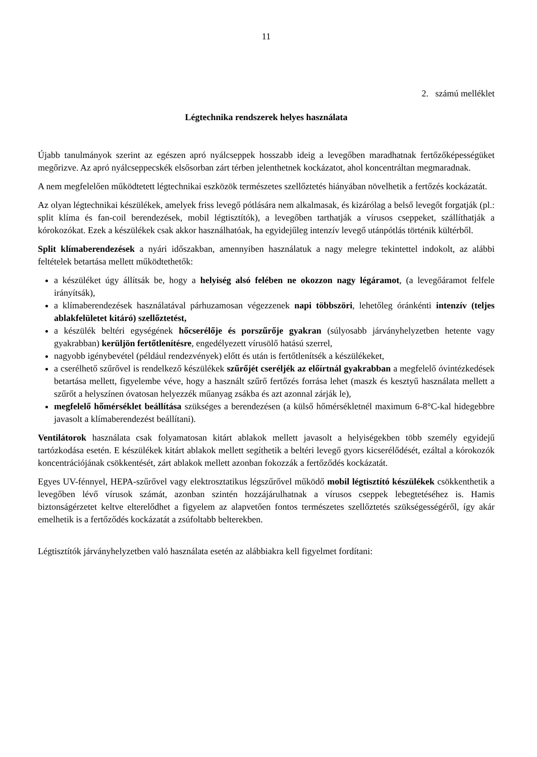11
2. számú melléklet
Légtechnika rendszerek helyes használata
Újabb tanulmányok szerint az egészen apró nyálcseppek hosszabb ideig a levegőben maradhatnak fertőzőképességüket megőrizve. Az apró nyálcseppecskék elsősorban zárt térben jelenthetnek kockázatot, ahol koncentráltan megmaradnak.
A nem megfelelően működtetett légtechnikai eszközök természetes szellőztetés hiányában növelhetik a fertőzés kockázatát.
Az olyan légtechnikai készülékek, amelyek friss levegő pótlására nem alkalmasak, és kizárólag a belső levegőt forgatják (pl.: split klíma és fan-coil berendezések, mobil légtisztítók), a levegőben tarthatják a vírusos cseppeket, szállíthatják a kórokozókat. Ezek a készülékek csak akkor használhatóak, ha egyidejűleg intenzív levegő utánpótlás történik kültérből.
Split klímaberendezések a nyári időszakban, amennyiben használatuk a nagy melegre tekintettel indokolt, az alábbi feltételek betartása mellett működtethetők:
a készüléket úgy állítsák be, hogy a helyiség alsó felében ne okozzon nagy légáramot, (a levegőáramot felfele irányítsák),
a klímaberendezések használatával párhuzamosan végezzenek napi többszöri, lehetőleg óránkénti intenzív (teljes ablakfelületet kitáró) szellőztetést,
a készülék beltéri egységének hőcserélője és porszűrője gyakran (súlyosabb járványhelyzetben hetente vagy gyakrabban) kerüljön fertőtlenítésre, engedélyezett vírusölő hatású szerrel,
nagyobb igénybevétel (például rendezvények) előtt és után is fertőtlenítsék a készülékeket,
a cserélhető szűrővel is rendelkező készülékek szűrőjét cseréljék az előírtnál gyakrabban a megfelelő óvintézkedések betartása mellett, figyelembe véve, hogy a használt szűrő fertőzés forrása lehet (maszk és kesztyű használata mellett a szűrőt a helyszínen óvatosan helyezzék műanyag zsákba és azt azonnal zárják le),
megfelelő hőmérséklet beállítása szükséges a berendezésen (a külső hőmérsékletnél maximum 6-8°C-kal hidegebbre javasolt a klímaberendezést beállítani).
Ventilátorok használata csak folyamatosan kitárt ablakok mellett javasolt a helyiségekben több személy egyidejű tartózkodása esetén. E készülékek kitárt ablakok mellett segíthetik a beltéri levegő gyors kicserélődését, ezáltal a kórokozók koncentrációjának csökkentését, zárt ablakok mellett azonban fokozzák a fertőződés kockázatát.
Egyes UV-fénnyel, HEPA-szűrővel vagy elektrosztatikus légszűrővel működő mobil légtisztító készülékek csökkenthetik a levegőben lévő vírusok számát, azonban szintén hozzájárulhatnak a vírusos cseppek lebegtetéséhez is. Hamis biztonságérzetet keltve elterelődhet a figyelem az alapvetően fontos természetes szellőztetés szükségességéről, így akár emelhetik is a fertőződés kockázatát a zsúfoltabb belterekben.
Légtisztítók járványhelyzetben való használata esetén az alábbiakra kell figyelmet fordítani: